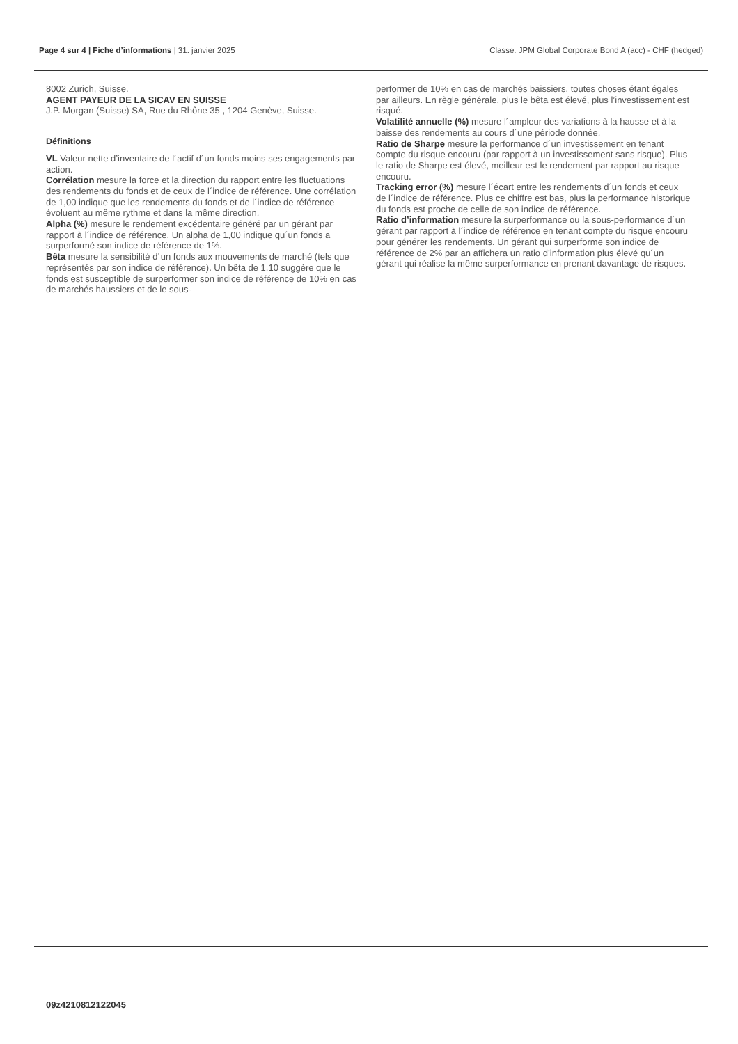Page 4 sur 4 | Fiche d’informations | 31. janvier 2025 Classe: JPM Global Corporate Bond A (acc) - CHF (hedged)
8002 Zurich, Suisse.
AGENT PAYEUR DE LA SICAV EN SUISSE
J.P. Morgan (Suisse) SA, Rue du Rhône 35 , 1204 Genève, Suisse.
Définitions
VL Valeur nette d’inventaire de l´actif d´un fonds moins ses engagements par action.
Corrélation mesure la force et la direction du rapport entre les fluctuations des rendements du fonds et de ceux de l´indice de référence. Une corrélation de 1,00 indique que les rendements du fonds et de l´indice de référence évoluent au même rythme et dans la même direction.
Alpha (%) mesure le rendement excédentaire généré par un gérant par rapport à l´indice de référence. Un alpha de 1,00 indique qu´un fonds a surperformé son indice de référence de 1%.
Bêta mesure la sensibilité d´un fonds aux mouvements de marché (tels que représentés par son indice de référence). Un bêta de 1,10 suggère que le fonds est susceptible de surperformer son indice de référence de 10% en cas de marchés haussiers et de le sous-
performer de 10% en cas de marchés baissiers, toutes choses étant égales par ailleurs. En règle générale, plus le bêta est élevé, plus l’investissement est risqué.
Volatilité annuelle (%) mesure l´ampleur des variations à la hausse et à la baisse des rendements au cours d´une période donnée.
Ratio de Sharpe mesure la performance d´un investissement en tenant compte du risque encouru (par rapport à un investissement sans risque). Plus le ratio de Sharpe est élevé, meilleur est le rendement par rapport au risque encouru.
Tracking error (%) mesure l´écart entre les rendements d´un fonds et ceux de l´indice de référence. Plus ce chiffre est bas, plus la performance historique du fonds est proche de celle de son indice de référence.
Ratio d’information mesure la surperformance ou la sous-performance d´un gérant par rapport à l´indice de référence en tenant compte du risque encouru pour générer les rendements. Un gérant qui surperforme son indice de référence de 2% par an affichera un ratio d’information plus élevé qu´un gérant qui réalise la même surperformance en prenant davantage de risques.
09z4210812122045